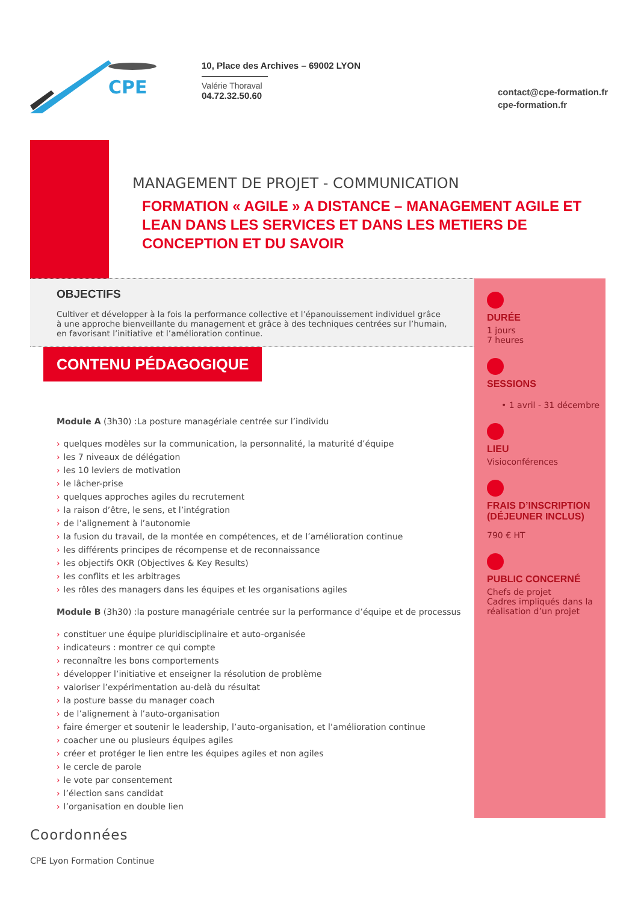CPE
10, Place des Archives – 69002 LYON
Valérie Thoraval
04.72.32.50.60
contact@cpe-formation.fr
cpe-formation.fr
MANAGEMENT DE PROJET - COMMUNICATION
FORMATION « AGILE » A DISTANCE – MANAGEMENT AGILE ET LEAN DANS LES SERVICES ET DANS LES METIERS DE CONCEPTION ET DU SAVOIR
OBJECTIFS
Cultiver et développer à la fois la performance collective et l’épanouissement individuel grâce à une approche bienveillante du management et grâce à des techniques centrées sur l’humain, en favorisant l’initiative et l’amélioration continue.
CONTENU PÉDAGOGIQUE
Module A (3h30) :La posture managériale centrée sur l’individu
› quelques modèles sur la communication, la personnalité, la maturité d’équipe
› les 7 niveaux de délégation
› les 10 leviers de motivation
› le lâcher-prise
› quelques approches agiles du recrutement
› la raison d’être, le sens, et l’intégration
› de l’alignement à l’autonomie
› la fusion du travail, de la montée en compétences, et de l’amélioration continue
› les différents principes de récompense et de reconnaissance
› les objectifs OKR (Objectives & Key Results)
› les conflits et les arbitrages
› les rôles des managers dans les équipes et les organisations agiles
Module B (3h30) :la posture managériale centrée sur la performance d’équipe et de processus
› constituer une équipe pluridisciplinaire et auto-organisée
› indicateurs : montrer ce qui compte
› reconnaître les bons comportements
› développer l’initiative et enseigner la résolution de problème
› valoriser l’expérimentation au-delà du résultat
› la posture basse du manager coach
› de l’alignement à l’auto-organisation
› faire émerger et soutenir le leadership, l’auto-organisation, et l’amélioration continue
› coacher une ou plusieurs équipes agiles
› créer et protéger le lien entre les équipes agiles et non agiles
› le cercle de parole
› le vote par consentement
› l’élection sans candidat
› l’organisation en double lien
DURÉE
1 jours
7 heures
SESSIONS
• 1 avril - 31 décembre
LIEU
Visioconférences
FRAIS D’INSCRIPTION (DÉJEUNER INCLUS)
790 € HT
PUBLIC CONCERNÉ
Chefs de projet
Cadres impliqués dans la réalisation d’un projet
Coordonnées
CPE Lyon Formation Continue